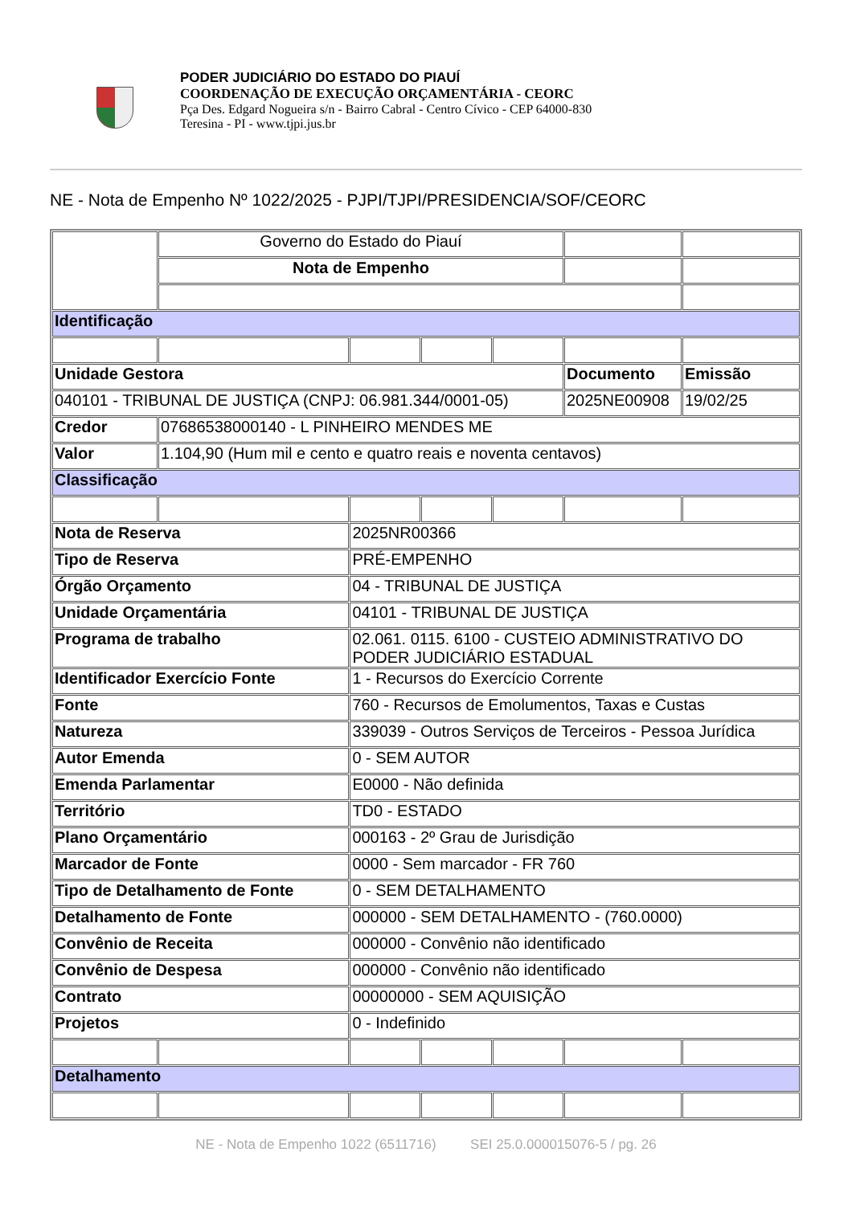PODER JUDICIÁRIO DO ESTADO DO PIAUÍ
COORDENAÇÃO DE EXECUÇÃO ORÇAMENTÁRIA - CEORC
Pça Des. Edgard Nogueira s/n - Bairro Cabral - Centro Cívico - CEP 64000-830
Teresina - PI - www.tjpi.jus.br
NE - Nota de Empenho Nº 1022/2025 - PJPI/TJPI/PRESIDENCIA/SOF/CEORC
| | Governo do Estado do Piauí | | | | | |
| | Nota de Empenho | | | | | |
| Identificação | | | | | | |
| Unidade Gestora | | | | | Documento | Emissão |
| 040101 - TRIBUNAL DE JUSTIÇA (CNPJ: 06.981.344/0001-05) | | | | | 2025NE00908 | 19/02/25 |
| Credor | 07686538000140 - L PINHEIRO MENDES ME | | | | | |
| Valor | 1.104,90 (Hum mil e cento e quatro reais e noventa centavos) | | | | | |
| Classificação | | | | | | |
| Nota de Reserva | | 2025NR00366 | | | | |
| Tipo de Reserva | | PRÉ-EMPENHO | | | | |
| Órgão Orçamento | | 04 - TRIBUNAL DE JUSTIÇA | | | | |
| Unidade Orçamentária | | 04101 - TRIBUNAL DE JUSTIÇA | | | | |
| Programa de trabalho | | 02.061. 0115. 6100 - CUSTEIO ADMINISTRATIVO DO PODER JUDICIÁRIO ESTADUAL | | | | |
| Identificador Exercício Fonte | | 1 - Recursos do Exercício Corrente | | | | |
| Fonte | | 760 - Recursos de Emolumentos, Taxas e Custas | | | | |
| Natureza | | 339039 - Outros Serviços de Terceiros - Pessoa Jurídica | | | | |
| Autor Emenda | | 0 - SEM AUTOR | | | | |
| Emenda Parlamentar | | E0000 - Não definida | | | | |
| Território | | TD0 - ESTADO | | | | |
| Plano Orçamentário | | 000163 - 2º Grau de Jurisdição | | | | |
| Marcador de Fonte | | 0000 - Sem marcador - FR 760 | | | | |
| Tipo de Detalhamento de Fonte | | 0 - SEM DETALHAMENTO | | | | |
| Detalhamento de Fonte | | 000000 - SEM DETALHAMENTO - (760.0000) | | | | |
| Convênio de Receita | | 000000 - Convênio não identificado | | | | |
| Convênio de Despesa | | 000000 - Convênio não identificado | | | | |
| Contrato | | 00000000 - SEM AQUISIÇÃO | | | | |
| Projetos | | 0 - Indefinido | | | | |
| Detalhamento | | | | | | |
NE - Nota de Empenho 1022 (6511716) SEI 25.0.000015076-5 / pg. 26